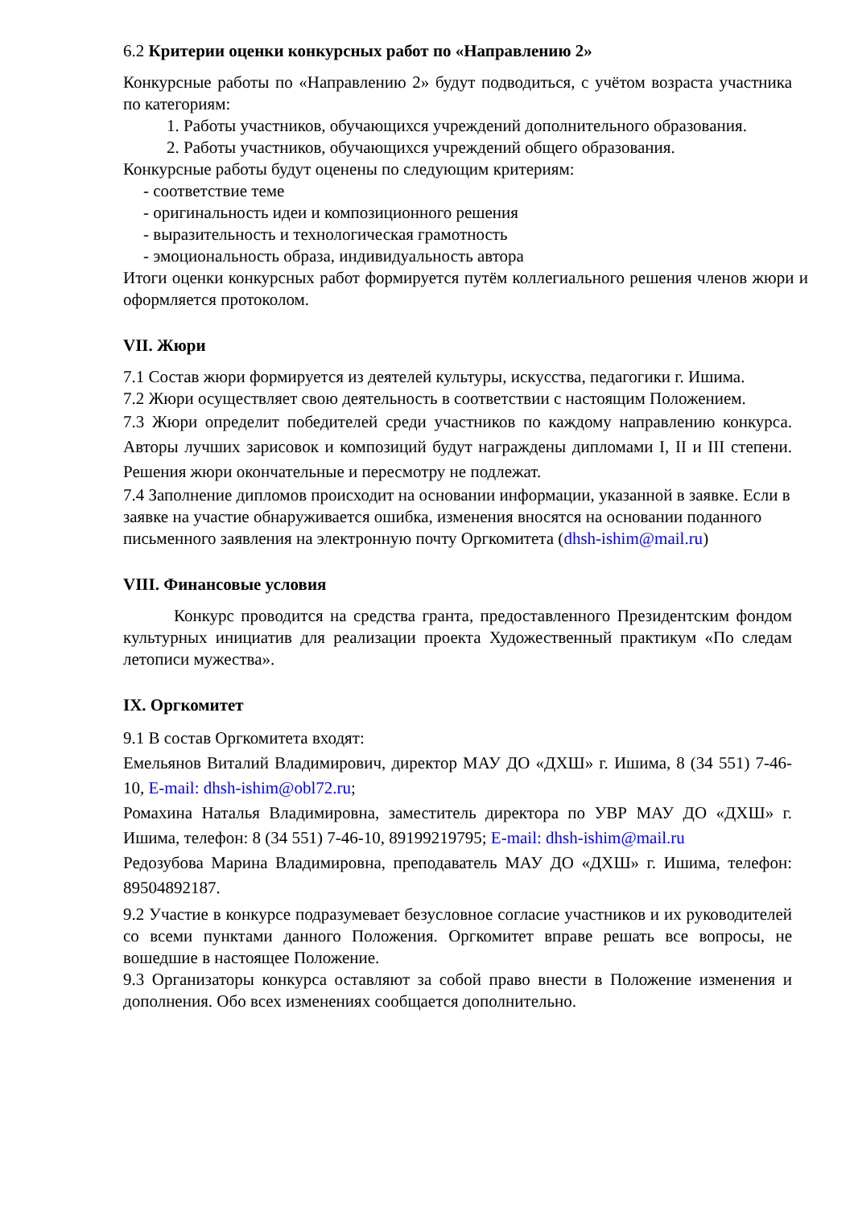6.2 Критерии оценки конкурсных работ по «Направлению 2»
Конкурсные работы по «Направлению 2» будут подводиться, с учётом возраста участника по категориям:
1. Работы участников, обучающихся учреждений дополнительного образования.
2. Работы участников, обучающихся учреждений общего образования.
Конкурсные работы будут оценены по следующим критериям:
- соответствие теме
- оригинальность идеи и композиционного решения
- выразительность и технологическая грамотность
- эмоциональность образа, индивидуальность автора
Итоги оценки конкурсных работ формируется путём коллегиального решения членов жюри и оформляется протоколом.
VII. Жюри
7.1 Состав жюри формируется из деятелей культуры, искусства, педагогики г. Ишима.
7.2 Жюри осуществляет свою деятельность в соответствии с настоящим Положением.
7.3 Жюри определит победителей среди участников по каждому направлению конкурса. Авторы лучших зарисовок и композиций будут награждены дипломами I, II и III степени. Решения жюри окончательные и пересмотру не подлежат.
7.4 Заполнение дипломов происходит на основании информации, указанной в заявке. Если в заявке на участие обнаруживается ошибка, изменения вносятся на основании поданного письменного заявления на электронную почту Оргкомитета (dhsh-ishim@mail.ru)
VIII. Финансовые условия
Конкурс проводится на средства гранта, предоставленного Президентским фондом культурных инициатив для реализации проекта Художественный практикум «По следам летописи мужества».
IX. Оргкомитет
9.1 В состав Оргкомитета входят:
Емельянов Виталий Владимирович, директор МАУ ДО «ДХШ» г. Ишима, 8 (34 551) 7-46-10, E-mail: dhsh-ishim@obl72.ru;
Ромахина Наталья Владимировна, заместитель директора по УВР МАУ ДО «ДХШ» г. Ишима, телефон: 8 (34 551) 7-46-10, 89199219795; E-mail: dhsh-ishim@mail.ru
Редозубова Марина Владимировна, преподаватель МАУ ДО «ДХШ» г. Ишима, телефон: 89504892187.
9.2 Участие в конкурсе подразумевает безусловное согласие участников и их руководителей со всеми пунктами данного Положения. Оргкомитет вправе решать все вопросы, не вошедшие в настоящее Положение.
9.3 Организаторы конкурса оставляют за собой право внести в Положение изменения и дополнения. Обо всех изменениях сообщается дополнительно.